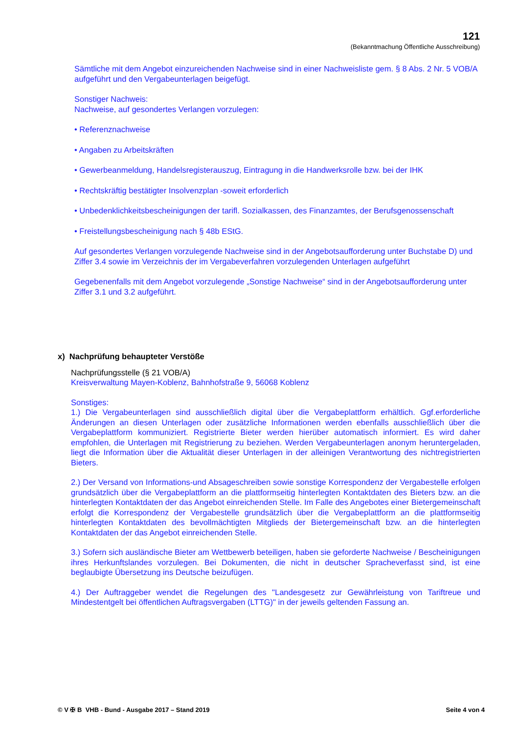121
(Bekanntmachung Öffentliche Ausschreibung)
Sämtliche mit dem Angebot einzureichenden Nachweise sind in einer Nachweisliste gem. § 8 Abs. 2 Nr. 5 VOB/A aufgeführt und den Vergabeunterlagen beigefügt.
Sonstiger Nachweis:
Nachweise, auf gesondertes Verlangen vorzulegen:
• Referenznachweise
• Angaben zu Arbeitskräften
• Gewerbeanmeldung, Handelsregisterauszug, Eintragung in die Handwerksrolle bzw. bei der IHK
• Rechtskräftig bestätigter Insolvenzplan -soweit erforderlich
• Unbedenklichkeitsbescheinigungen der tarifl. Sozialkassen, des Finanzamtes, der Berufsgenossenschaft
• Freistellungsbescheinigung nach § 48b EStG.
Auf gesondertes Verlangen vorzulegende Nachweise sind in der Angebotsaufforderung unter Buchstabe D) und Ziffer 3.4 sowie im Verzeichnis der im Vergabeverfahren vorzulegenden Unterlagen aufgeführt
Gegebenenfalls mit dem Angebot vorzulegende „Sonstige Nachweise“ sind in der Angebotsaufforderung unter Ziffer 3.1 und 3.2 aufgeführt.
x) Nachprüfung behaupteter Verstöße
Nachprüfungsstelle (§ 21 VOB/A)
Kreisverwaltung Mayen-Koblenz, Bahnhofstraße 9, 56068 Koblenz
Sonstiges:
1.) Die Vergabeunterlagen sind ausschließlich digital über die Vergabeplattform erhältlich. Ggf.erforderliche Änderungen an diesen Unterlagen oder zusätzliche Informationen werden ebenfalls ausschließlich über die Vergabeplattform kommuniziert. Registrierte Bieter werden hierüber automatisch informiert. Es wird daher empfohlen, die Unterlagen mit Registrierung zu beziehen. Werden Vergabeunterlagen anonym heruntergeladen, liegt die Information über die Aktualität dieser Unterlagen in der alleinigen Verantwortung des nichtregistrierten Bieters.
2.) Der Versand von Informations-und Absageschreiben sowie sonstige Korrespondenz der Vergabestelle erfolgen grundsätzlich über die Vergabeplattform an die plattformseitig hinterlegten Kontaktdaten des Bieters bzw. an die hinterlegten Kontaktdaten der das Angebot einreichenden Stelle. Im Falle des Angebotes einer Bietergemeinschaft erfolgt die Korrespondenz der Vergabestelle grundsätzlich über die Vergabeplattform an die plattformseitig hinterlegten Kontaktdaten des bevollmächtigten Mitglieds der Bietergemeinschaft bzw. an die hinterlegten Kontaktdaten der das Angebot einreichenden Stelle.
3.) Sofern sich ausländische Bieter am Wettbewerb beteiligen, haben sie geforderte Nachweise / Bescheinigungen ihres Herkunftslandes vorzulegen. Bei Dokumenten, die nicht in deutscher Spracheverfasst sind, ist eine beglaubigte Übersetzung ins Deutsche beizufügen.
4.) Der Auftraggeber wendet die Regelungen des "Landesgesetz zur Gewährleistung von Tariftreue und Mindestentgelt bei öffentlichen Auftragsvergaben (LTTG)" in der jeweils geltenden Fassung an.
© V ✠ B VHB - Bund - Ausgabe 2017 – Stand 2019 Seite 4 von 4